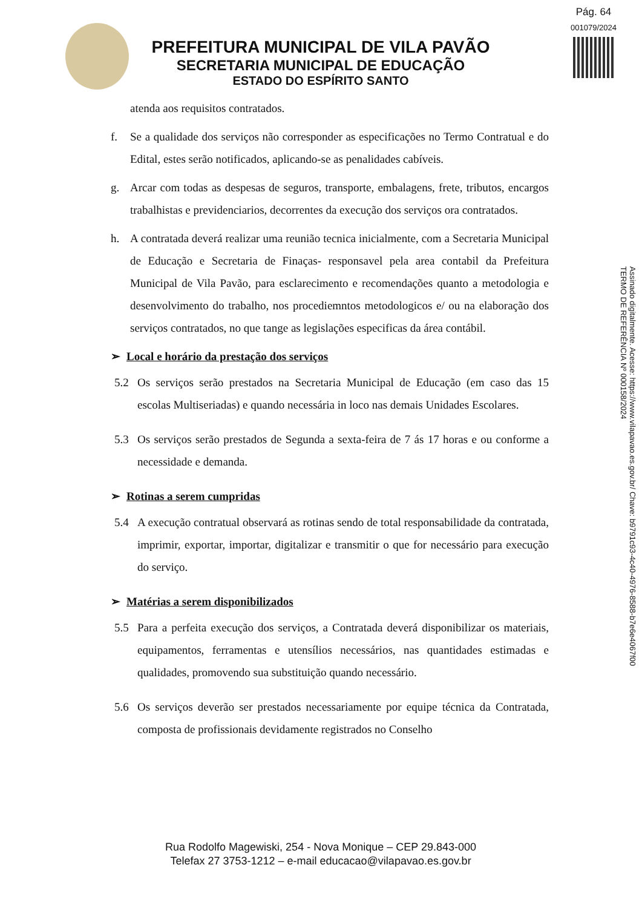Pág. 64
001079/2024
PREFEITURA MUNICIPAL DE VILA PAVÃO
SECRETARIA MUNICIPAL DE EDUCAÇÃO
ESTADO DO ESPÍRITO SANTO
Assinado digitalmente. Acesse: https://www.vilapavao.es.gov.br/ Chave: b9791c93-4c40-4976-8588-b7e6e4067f00
TERMO DE REFERÊNCIA Nº 000158/2024
atenda aos requisitos contratados.
f. Se a qualidade dos serviços não corresponder as especificações no Termo Contratual e do Edital, estes serão notificados, aplicando-se as penalidades cabíveis.
g. Arcar com todas as despesas de seguros, transporte, embalagens, frete, tributos, encargos trabalhistas e previdenciarios, decorrentes da execução dos serviços ora contratados.
h. A contratada deverá realizar uma reunião tecnica inicialmente, com a Secretaria Municipal de Educação e Secretaria de Finaças- responsavel pela area contabil da Prefeitura Municipal de Vila Pavão, para esclarecimento e recomendações quanto a metodologia e desenvolvimento do trabalho, nos procediemntos metodologicos e/ ou na elaboração dos serviços contratados, no que tange as legislações especificas da área contábil.
➢ Local e horário da prestação dos serviços
5.2 Os serviços serão prestados na Secretaria Municipal de Educação (em caso das 15 escolas Multiseriadas) e quando necessária in loco nas demais Unidades Escolares.
5.3 Os serviços serão prestados de Segunda a sexta-feira de 7 ás 17 horas e ou conforme a necessidade e demanda.
➢ Rotinas a serem cumpridas
5.4 A execução contratual observará as rotinas sendo de total responsabilidade da contratada, imprimir, exportar, importar, digitalizar e transmitir o que for necessário para execução do serviço.
➢ Matérias a serem disponibilizados
5.5 Para a perfeita execução dos serviços, a Contratada deverá disponibilizar os materiais, equipamentos, ferramentas e utensílios necessários, nas quantidades estimadas e qualidades, promovendo sua substituição quando necessário.
5.6 Os serviços deverão ser prestados necessariamente por equipe técnica da Contratada, composta de profissionais devidamente registrados no Conselho
Rua Rodolfo Magewiski, 254 - Nova Monique – CEP 29.843-000
Telefax 27 3753-1212 – e-mail educacao@vilapavao.es.gov.br